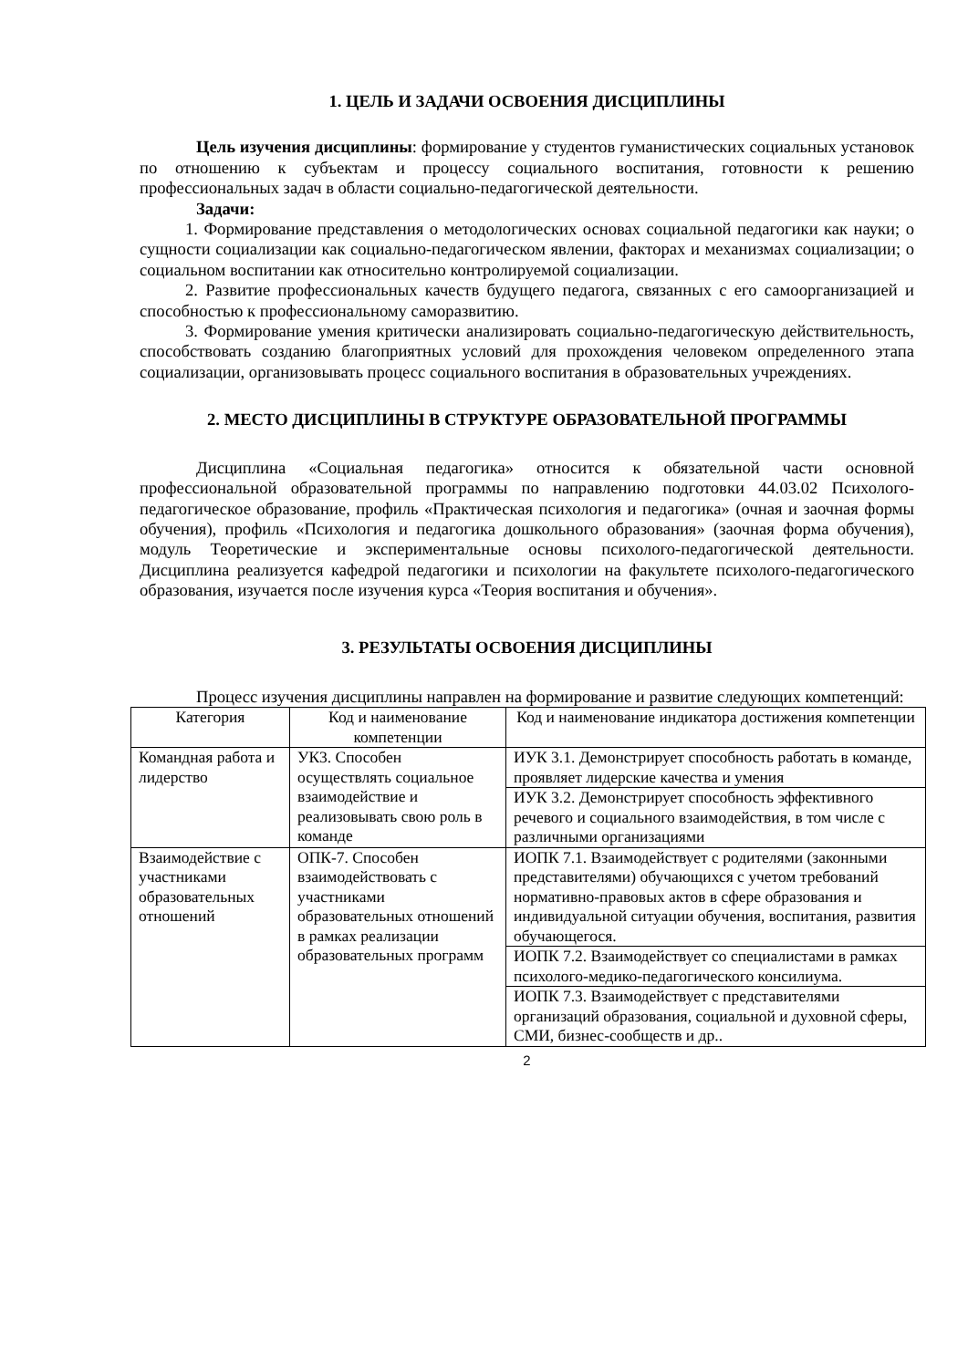1. ЦЕЛЬ И ЗАДАЧИ ОСВОЕНИЯ ДИСЦИПЛИНЫ
Цель изучения дисциплины: формирование у студентов гуманистических социальных установок по отношению к субъектам и процессу социального воспитания, готовности к решению профессиональных задач в области социально-педагогической деятельности.
Задачи:
1. Формирование представления о методологических основах социальной педагогики как науки; о сущности социализации как социально-педагогическом явлении, факторах и механизмах социализации; о социальном воспитании как относительно контролируемой социализации.
2. Развитие профессиональных качеств будущего педагога, связанных с его самоорганизацией и способностью к профессиональному саморазвитию.
3. Формирование умения критически анализировать социально-педагогическую действительность, способствовать созданию благоприятных условий для прохождения человеком определенного этапа социализации, организовывать процесс социального воспитания в образовательных учреждениях.
2. МЕСТО ДИСЦИПЛИНЫ В СТРУКТУРЕ ОБРАЗОВАТЕЛЬНОЙ ПРОГРАММЫ
Дисциплина «Социальная педагогика» относится к обязательной части основной профессиональной образовательной программы по направлению подготовки 44.03.02 Психолого-педагогическое образование, профиль «Практическая психология и педагогика» (очная и заочная формы обучения), профиль «Психология и педагогика дошкольного образования» (заочная форма обучения), модуль Теоретические и экспериментальные основы психолого-педагогической деятельности. Дисциплина реализуется кафедрой педагогики и психологии на факультете психолого-педагогического образования, изучается после изучения курса «Теория воспитания и обучения».
3. РЕЗУЛЬТАТЫ ОСВОЕНИЯ ДИСЦИПЛИНЫ
Процесс изучения дисциплины направлен на формирование и развитие следующих компетенций:
| Категория | Код и наименование компетенции | Код и наименование индикатора достижения компетенции |
| --- | --- | --- |
| Командная работа и лидерство | УК3. Способен осуществлять социальное взаимодействие и реализовывать свою роль в команде | ИУК 3.1. Демонстрирует способность работать в команде, проявляет лидерские качества и умения |
| | | ИУК 3.2. Демонстрирует способность эффективного речевого и социального взаимодействия, в том числе с различными организациями |
| Взаимодействие с участниками образовательных отношений | ОПК-7. Способен взаимодействовать с участниками образовательных отношений в рамках реализации образовательных программ | ИОПК 7.1. Взаимодействует с родителями (законными представителями) обучающихся с учетом требований нормативно-правовых актов в сфере образования и индивидуальной ситуации обучения, воспитания, развития обучающегося. |
| | | ИОПК 7.2. Взаимодействует со специалистами в рамках психолого-медико-педагогического консилиума. |
| | | ИОПК 7.3. Взаимодействует с представителями организаций образования, социальной и духовной сферы, СМИ, бизнес-сообществ и др.. |
2